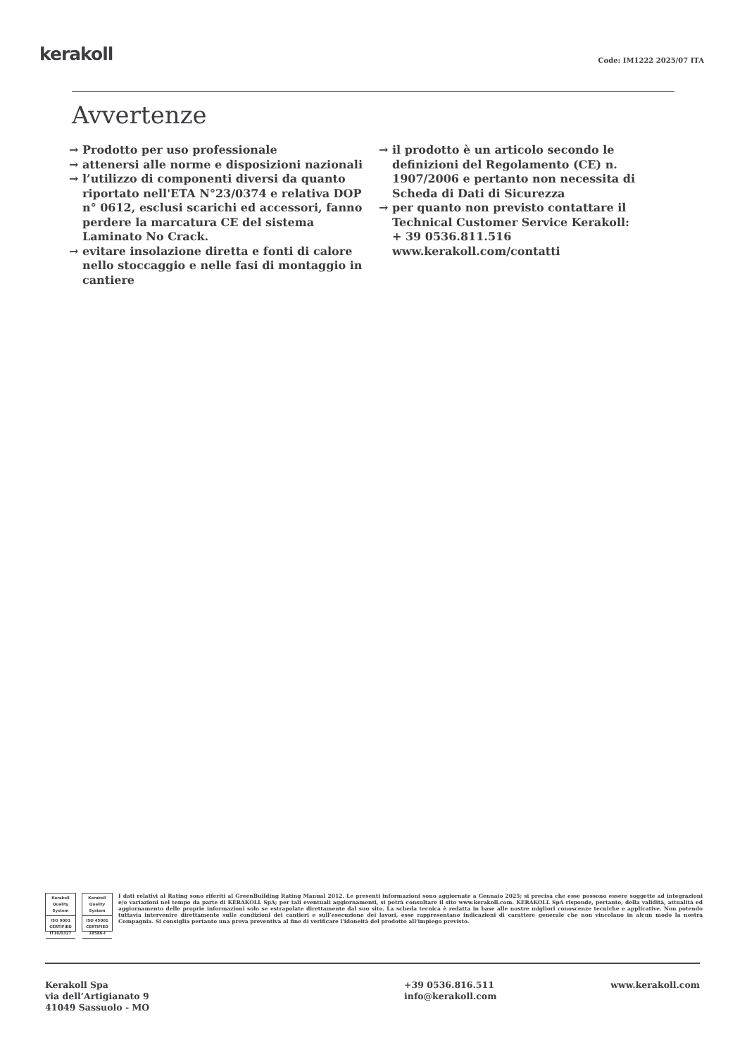kerakoll Code: IM1222 2025/07 ITA
Avvertenze
→ Prodotto per uso professionale
→ attenersi alle norme e disposizioni nazionali
→ l’utilizzo di componenti diversi da quanto riportato nell'ETA N°23/0374 e relativa DOP n° 0612, esclusi scarichi ed accessori, fanno perdere la marcatura CE del sistema Laminato No Crack.
→ evitare insolazione diretta e fonti di calore nello stoccaggio e nelle fasi di montaggio in cantiere
→ il prodotto è un articolo secondo le definizioni del Regolamento (CE) n. 1907/2006 e pertanto non necessita di Scheda di Dati di Sicurezza
→ per quanto non previsto contattare il Technical Customer Service Kerakoll:
+ 39 0536.811.516
www.kerakoll.com/contatti
Kerakoll Quality System
ISO 9001 CERTIFIED IT10/0327
Kerakoll Quality System
ISO 45001 CERTIFIED 18586-I
I dati relativi al Rating sono riferiti al GreenBuilding Rating Manual 2012. Le presenti informazioni sono aggiornate a Gennaio 2025; si precisa che esse possono essere soggette ad integrazioni e/o variazioni nel tempo da parte di KERAKOLL SpA; per tali eventuali aggiornamenti, si potrà consultare il sito www.kerakoll.com. KERAKOLL SpA risponde, pertanto, della validità, attualità ed aggiornamento delle proprie informazioni solo se estrapolate direttamente dal suo sito. La scheda tecnica è redatta in base alle nostre migliori conoscenze tecniche e applicative. Non potendo tuttavia intervenire direttamente sulle condizioni dei cantieri e sull’esecuzione dei lavori, esse rappresentano indicazioni di carattere generale che non vincolano in alcun modo la nostra Compagnia. Si consiglia pertanto una prova preventiva al fine di verificare l’idoneità del prodotto all’impiego previsto.
Kerakoll Spa
via dell’Artigianato 9
41049 Sassuolo - MO
+39 0536.816.511
info@kerakoll.com
www.kerakoll.com